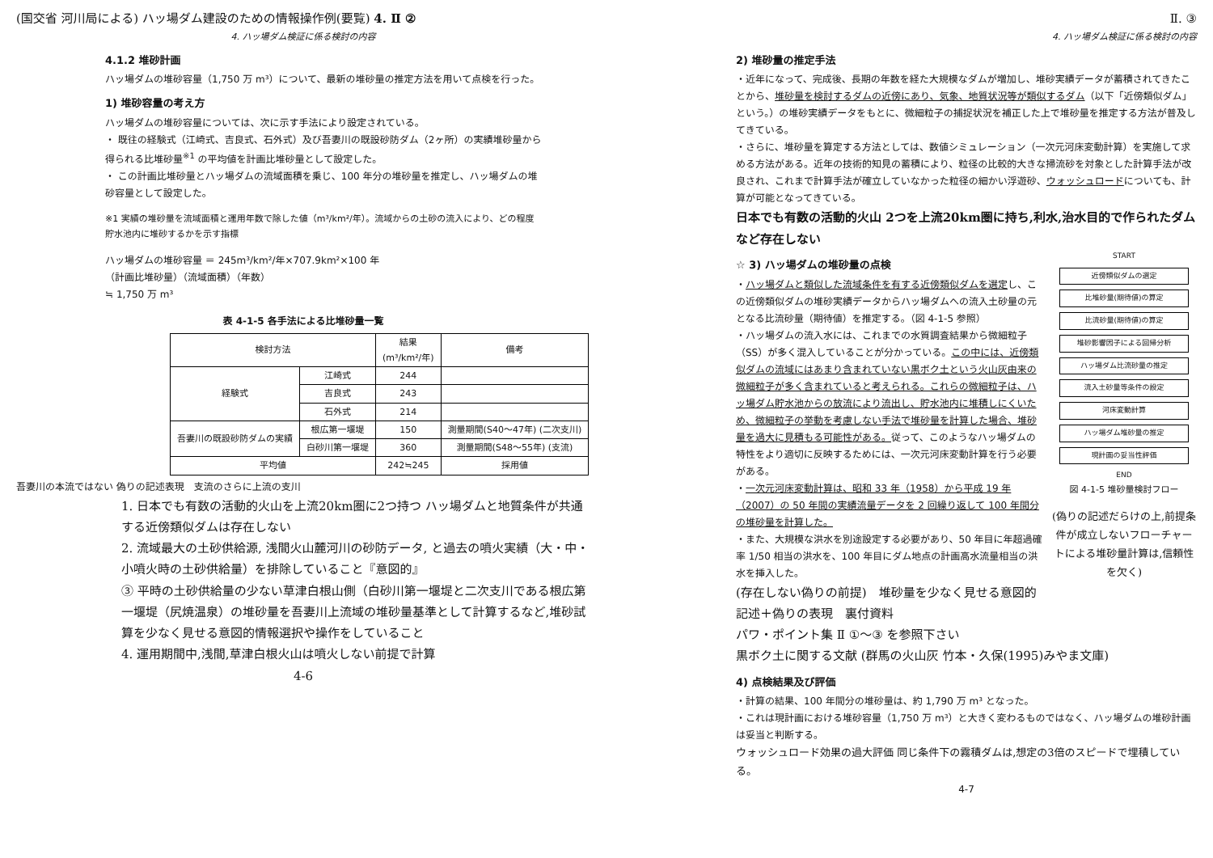(国交省 河川局による) ハッ場ダム建設のための情報操作例(要覧) 4. Ⅱ ②
4. ハッ場ダム検証に係る検討の内容
4.1.2 堆砂計画
ハッ場ダムの堆砂容量（1,750 万 m³）について、最新の堆砂量の推定方法を用いて点検を行った。
1) 堆砂容量の考え方
ハッ場ダムの堆砂容量については、次に示す手法により設定されている。
・ 既往の経験式（江崎式、吉良式、石外式）及び吾妻川の既設砂防ダム（2ヶ所）の実績堆砂量から得られる比堆砂量<sup>※1</sup> の平均値を計画比堆砂量として設定した。
・ この計画比堆砂量とハッ場ダムの流域面積を乗じ、100 年分の堆砂量を推定し、ハッ場ダムの堆砂容量として設定した。
※1 実績の堆砂量を流域面積と運用年数で除した値（m³/km²/年）。流域からの土砂の流入により、どの程度貯水池内に堆砂するかを示す指標
ハッ場ダムの堆砂容量 ＝ 245m³/km²/年×707.9km²×100 年
（計画比堆砂量）（流域面積）（年数）
≒ 1,750 万 m³
表 4-1-5 各手法による比堆砂量一覧
| 検討方法 | | 結果 (m³/km²/年) | 備考 |
| --- | --- | --- | --- |
| 経験式 | 江崎式 | 244 | |
| | 吉良式 | 243 | |
| | 石外式 | 214 | |
| 吾妻川の既設砂防ダムの実績 | 根広第一堰堤 | 150 | 測量期間(S40～47年) (二次支川) |
| | 白砂川第一堰堤 | 360 | 測量期間(S48～55年) (支流) |
| 平均値 | | 242≒245 | 採用値 |
吾妻川の本流ではない 偽りの記述表現　支流のさらに上流の支川
1. 日本でも有数の活動的火山を上流20km圏に2つ持つ ハッ場ダムと地質条件が共通する近傍類似ダムは存在しない
2. 流域最大の土砂供給源, 浅間火山麓河川の砂防データ, と過去の噴火実績（大・中・小噴火時の土砂供給量）を排除していること『意図的』
③ 平時の土砂供給量の少ない草津白根山側（白砂川第一堰堤と二次支川である根広第一堰堤（尻焼温泉）の堆砂量を吾妻川上流域の堆砂量基準として計算するなど,堆砂試算を少なく見せる意図的情報選択や操作をしていること
4. 運用期間中,浅間,草津白根火山は噴火しない前提で計算
4-6
Ⅱ. ③
4. ハッ場ダム検証に係る検討の内容
2) 堆砂量の推定手法
・近年になって、完成後、長期の年数を経た大規模なダムが増加し、堆砂実績データが蓄積されてきたことから、堆砂量を検討するダムの近傍にあり、気象、地質状況等が類似するダム（以下「近傍類似ダム」という。）の堆砂実績データをもとに、微細粒子の捕捉状況を補正した上で堆砂量を推定する方法が普及してきている。
・さらに、堆砂量を算定する方法としては、数値シミュレーション（一次元河床変動計算）を実施して求める方法がある。近年の技術的知見の蓄積により、粒径の比較的大きな掃流砂を対象とした計算手法が改良され、これまで計算手法が確立していなかった粒径の細かい浮遊砂、ウォッシュロードについても、計算が可能となってきている。
日本でも有数の活動的火山 2つを上流20km圏に持ち,利水,治水目的で作られたダムなど存在しない
START
近傍類似ダムの選定
比堆砂量(期待値)の算定
比流砂量(期待値)の算定
堆砂影響因子による回帰分析
ハッ場ダム比流砂量の推定
流入土砂量等条件の設定
河床変動計算
ハッ場ダム堆砂量の推定
現計画の妥当性評価
END
図 4-1-5 堆砂量検討フロー
(偽りの記述だらけの上,前提条件が成立しないフローチャートによる堆砂量計算は,信頼性を欠く)
☆ 3) ハッ場ダムの堆砂量の点検
・ハッ場ダムと類似した流域条件を有する近傍類似ダムを選定し、この近傍類似ダムの堆砂実績データからハッ場ダムへの流入土砂量の元となる比流砂量（期待値）を推定する。（図 4-1-5 参照）
・ハッ場ダムの流入水には、これまでの水質調査結果から微細粒子（SS）が多く混入していることが分かっている。この中には、近傍類似ダムの流域にはあまり含まれていない黒ボク土という火山灰由来の微細粒子が多く含まれていると考えられる。これらの微細粒子は、ハッ場ダム貯水池からの放流により流出し、貯水池内に堆積しにくいため、微細粒子の挙動を考慮しない手法で堆砂量を計算した場合、堆砂量を過大に見積もる可能性がある。従って、このようなハッ場ダムの特性をより適切に反映するためには、一次元河床変動計算を行う必要がある。
・一次元河床変動計算は、昭和 33 年（1958）から平成 19 年（2007）の 50 年間の実績流量データを 2 回繰り返して 100 年間分の堆砂量を計算した。
・また、大規模な洪水を別途設定する必要があり、50 年目に年超過確率 1/50 相当の洪水を、100 年目にダム地点の計画高水流量相当の洪水を挿入した。
(存在しない偽りの前提)　堆砂量を少なく見せる意図的記述＋偽りの表現　裏付資料
パワ・ポイント集 Ⅱ ①～③ を参照下さい
黒ボク土に関する文献 (群馬の火山灰 竹本・久保(1995)みやま文庫)
4) 点検結果及び評価
・計算の結果、100 年間分の堆砂量は、約 1,790 万 m³ となった。
・これは現計画における堆砂容量（1,750 万 m³）と大きく変わるものではなく、ハッ場ダムの堆砂計画は妥当と判断する。
ウォッシュロード効果の過大評価 同じ条件下の霧積ダムは,想定の3倍のスピードで埋積している。
4-7